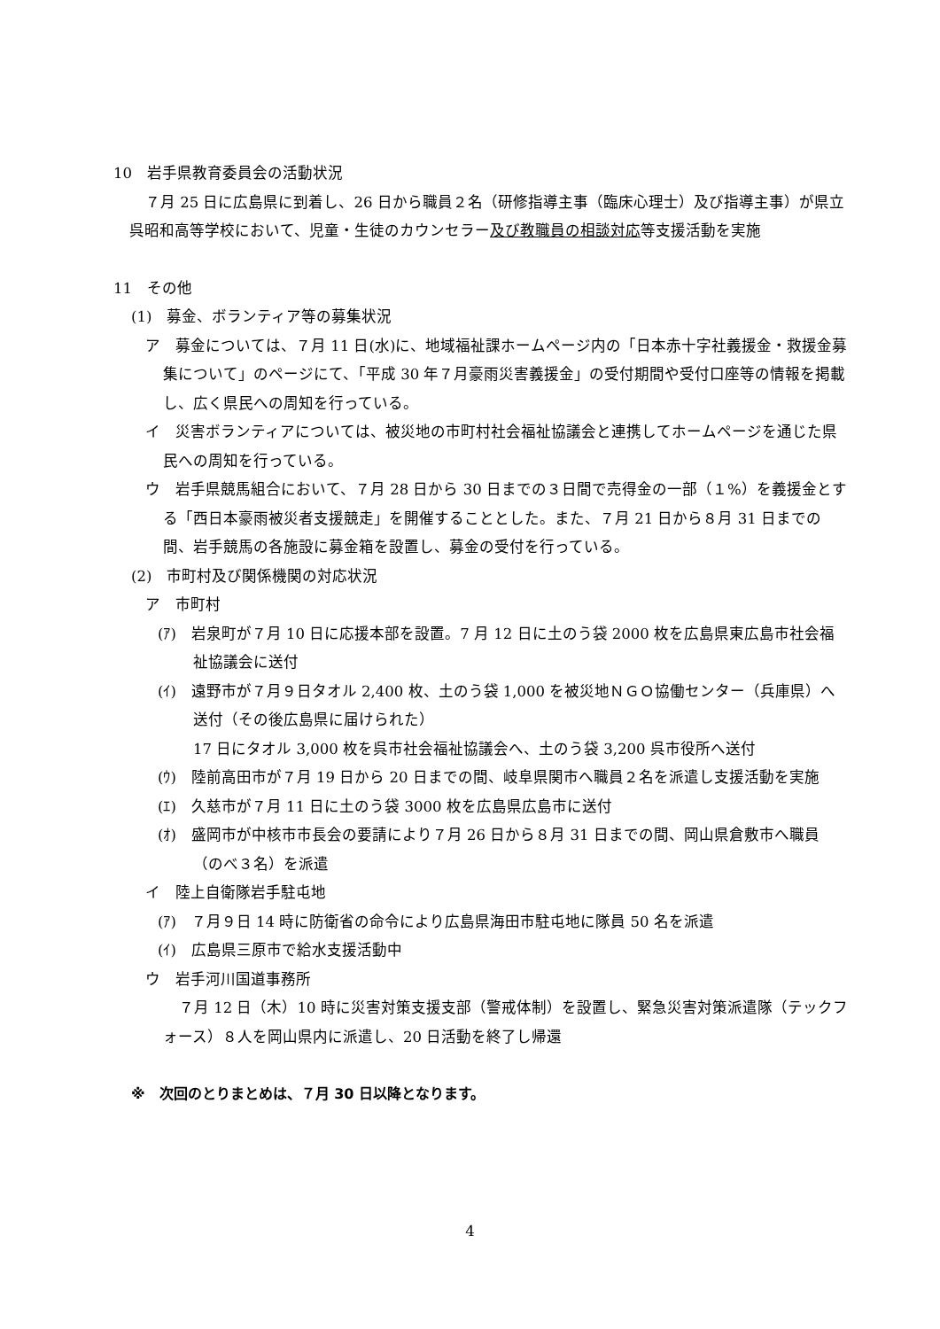10　岩手県教育委員会の活動状況
７月 25 日に広島県に到着し、26 日から職員２名（研修指導主事（臨床心理士）及び指導主事）が県立呉昭和高等学校において、児童・生徒のカウンセラー及び教職員の相談対応等支援活動を実施
11　その他
(1)　募金、ボランティア等の募集状況
ア　募金については、７月 11 日(水)に、地域福祉課ホームページ内の「日本赤十字社義援金・救援金募集について」のページにて、「平成 30 年７月豪雨災害義援金」の受付期間や受付口座等の情報を掲載し、広く県民への周知を行っている。
イ　災害ボランティアについては、被災地の市町村社会福祉協議会と連携してホームページを通じた県民への周知を行っている。
ウ　岩手県競馬組合において、７月 28 日から 30 日までの３日間で売得金の一部（１%）を義援金とする「西日本豪雨被災者支援競走」を開催することとした。また、７月 21 日から８月 31 日までの間、岩手競馬の各施設に募金箱を設置し、募金の受付を行っている。
(2)　市町村及び関係機関の対応状況
ア　市町村
(ｱ)　岩泉町が７月 10 日に応援本部を設置。7 月 12 日に土のう袋 2000 枚を広島県東広島市社会福祉協議会に送付
(ｲ)　遠野市が７月９日タオル 2,400 枚、土のう袋 1,000 を被災地ＮＧＯ協働センター（兵庫県）へ送付（その後広島県に届けられた）
17 日にタオル 3,000 枚を呉市社会福祉協議会へ、土のう袋 3,200 呉市役所へ送付
(ｳ)　陸前高田市が７月 19 日から 20 日までの間、岐阜県関市へ職員２名を派遣し支援活動を実施
(ｴ)　久慈市が７月 11 日に土のう袋 3000 枚を広島県広島市に送付
(ｵ)　盛岡市が中核市市長会の要請により７月 26 日から８月 31 日までの間、岡山県倉敷市へ職員（のべ３名）を派遣
イ　陸上自衛隊岩手駐屯地
(ｱ)　７月９日 14 時に防衛省の命令により広島県海田市駐屯地に隊員 50 名を派遣
(ｲ)　広島県三原市で給水支援活動中
ウ　岩手河川国道事務所
７月 12 日（木）10 時に災害対策支援支部（警戒体制）を設置し、緊急災害対策派遣隊（テックフォース）８人を岡山県内に派遣し、20 日活動を終了し帰還
※　次回のとりまとめは、７月 30 日以降となります。
4